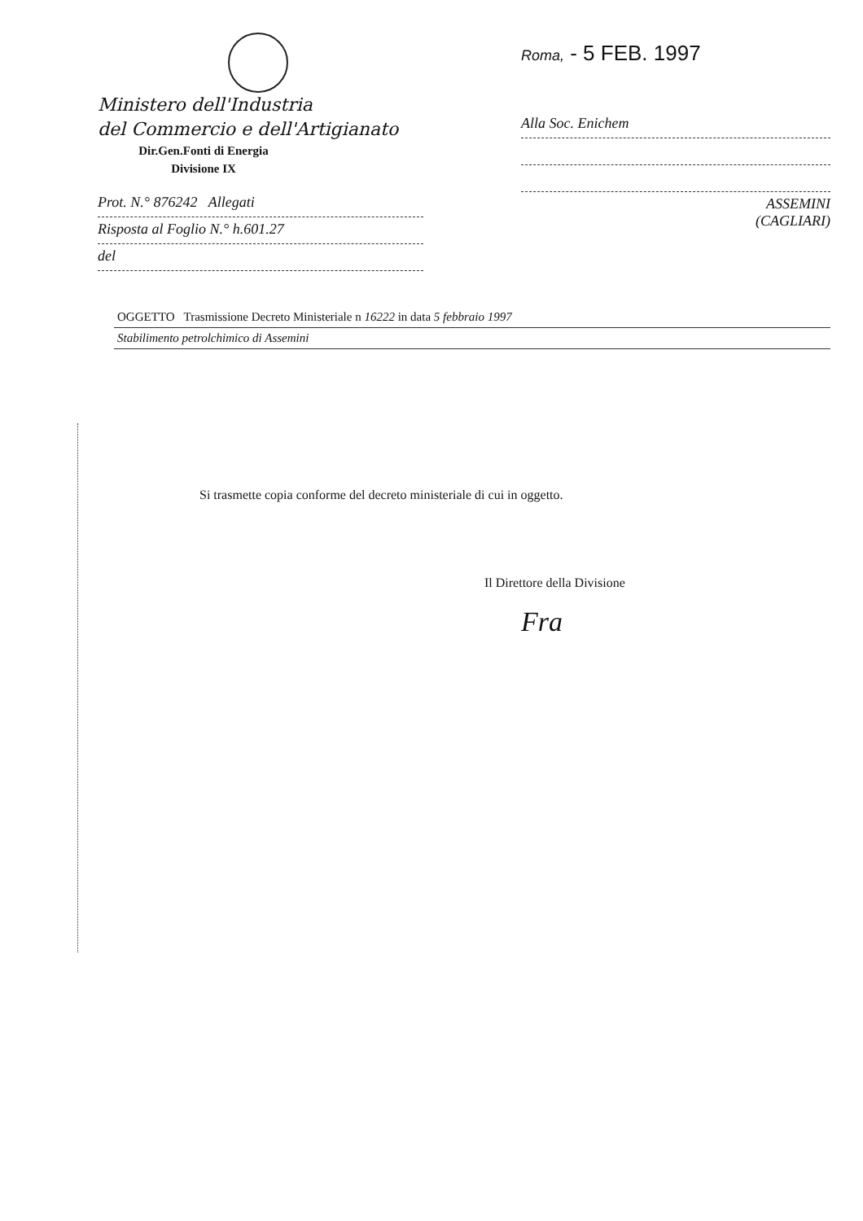Ministero dell'Industria
del Commercio e dell'Artigianato
Dir.Gen.Fonti di Energia
Divisione IX
Prot. N.° 876242 Allegati
Risposta al Foglio N.° h.601.27
del
Roma, - 5 FEB. 1997
Alla Soc. Enichem
ASSEMINI
(CAGLIARI)
OGGETTO Trasmissione Decreto Ministeriale n 16222 in data 5 febbraio 1997
Stabilimento petrolchimico di Assemini
Si trasmette copia conforme del decreto ministeriale di cui in oggetto.
Il Direttore della Divisione
Fra